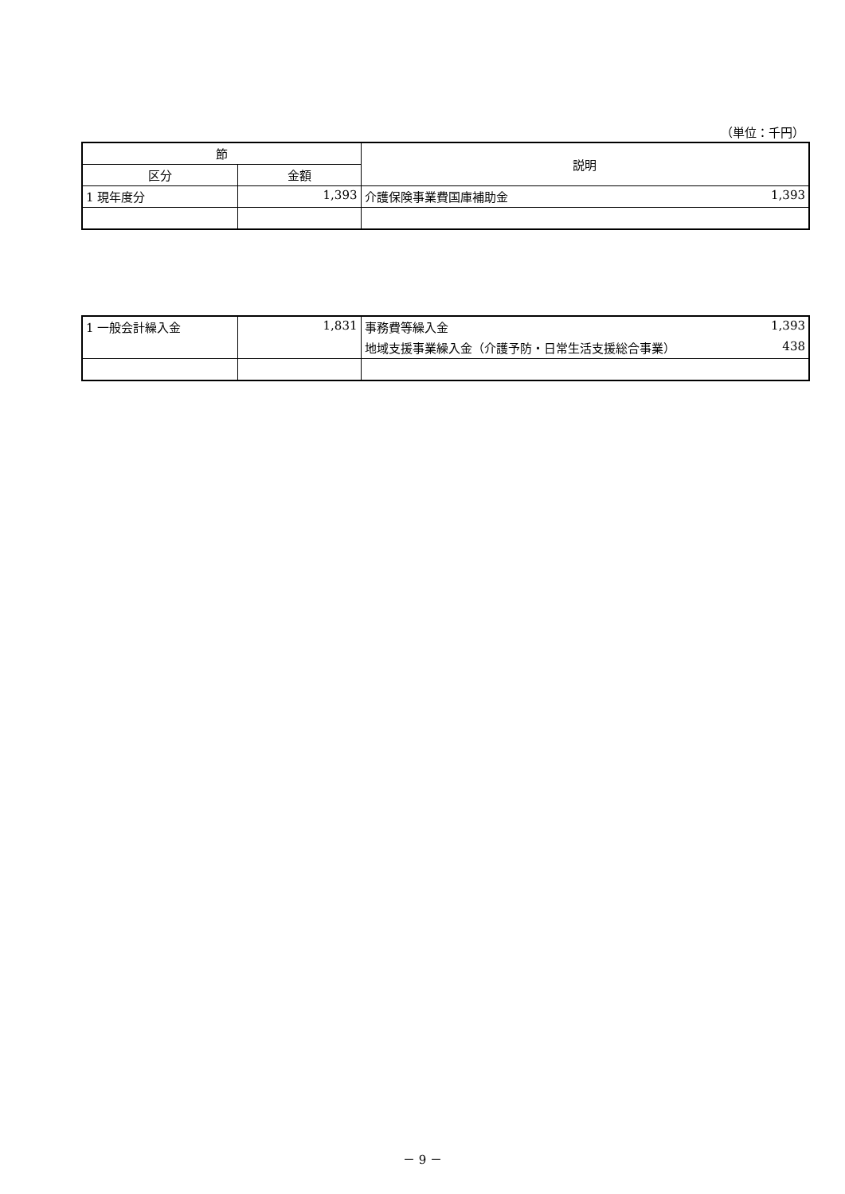（単位：千円）
| 節 | | 説明 |
| --- | --- | --- |
| 区分 | 金額 | |
| 1 現年度分 | 1,393 | 介護保険事業費国庫補助金 1,393 |
| 1 一般会計繰入金 | 1,831 | 事務費等繰入金 1,393 |
| | | 地域支援事業繰入金（介護予防・日常生活支援総合事業） 438 |
－ 9 －